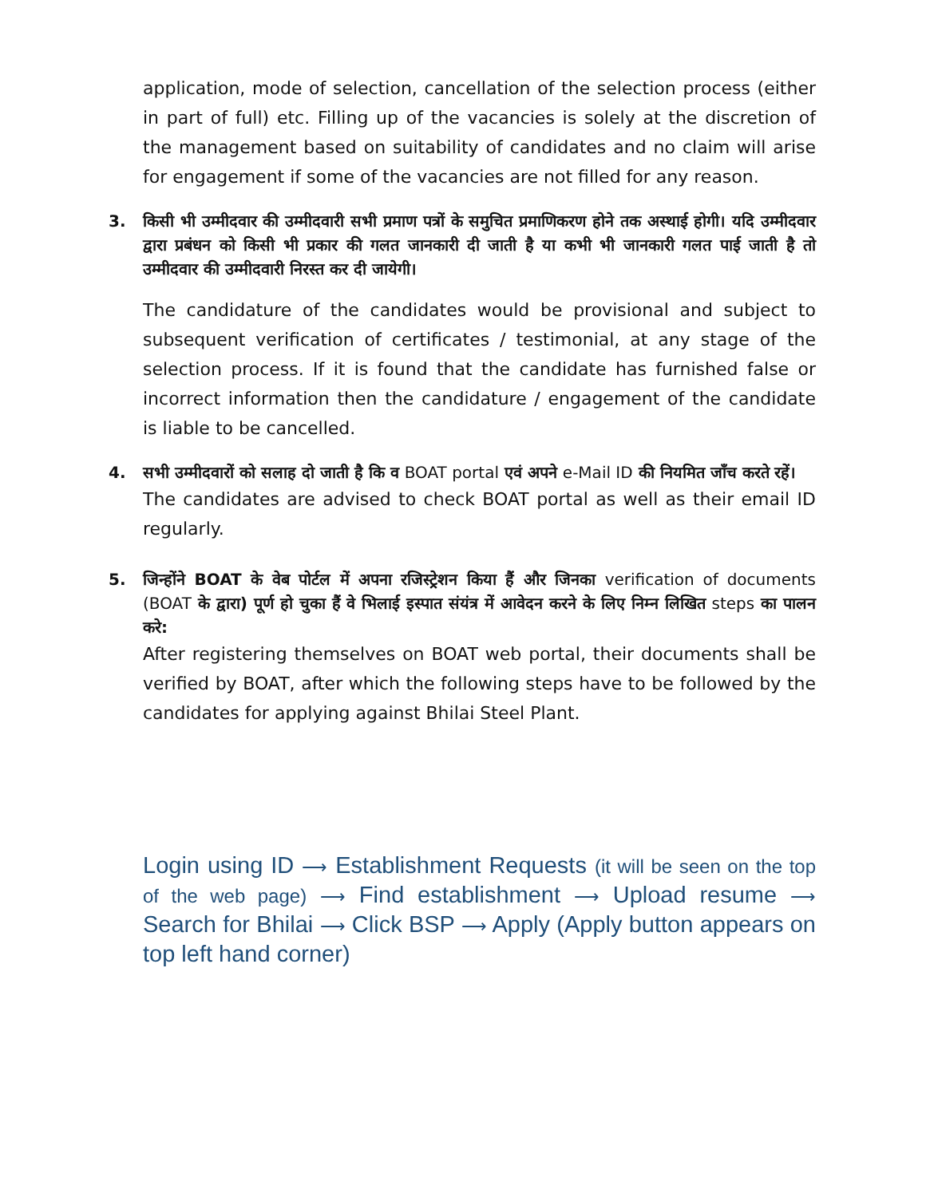application, mode of selection, cancellation of the selection process (either in part of full) etc. Filling up of the vacancies is solely at the discretion of the management based on suitability of candidates and no claim will arise for engagement if some of the vacancies are not filled for any reason.
3.
किसी भी उम्मीदवार की उम्मीदवारी सभी प्रमाण पत्रों के समुचित प्रमाणिकरण होने तक अस्थाई होगी। यदि उम्मीदवार द्वारा प्रबंधन को किसी भी प्रकार की गलत जानकारी दी जाती है या कभी भी जानकारी गलत पाई जाती है तो उम्मीदवार की उम्मीदवारी निरस्त कर दी जायेगी।
The candidature of the candidates would be provisional and subject to subsequent verification of certificates / testimonial, at any stage of the selection process. If it is found that the candidate has furnished false or incorrect information then the candidature / engagement of the candidate is liable to be cancelled.
4.
सभी उम्मीदवारों को सलाह दो जाती है कि व BOAT portal एवं अपने e-Mail ID की नियमित जाँच करते रहें।
The candidates are advised to check BOAT portal as well as their email ID regularly.
5.
जिन्होंने BOAT के वेब पोर्टल में अपना रजिस्ट्रेशन किया हैं और जिनका verification of documents (BOAT के द्वारा) पूर्ण हो चुका हैं वे भिलाई इस्पात संयंत्र में आवेदन करने के लिए निम्न लिखित steps का पालन करे:
After registering themselves on BOAT web portal, their documents shall be verified by BOAT, after which the following steps have to be followed by the candidates for applying against Bhilai Steel Plant.
Login using ID ⟶ Establishment Requests (it will be seen on the top of the web page) ⟶ Find establishment ⟶ Upload resume ⟶ Search for Bhilai ⟶ Click BSP ⟶ Apply (Apply button appears on top left hand corner)